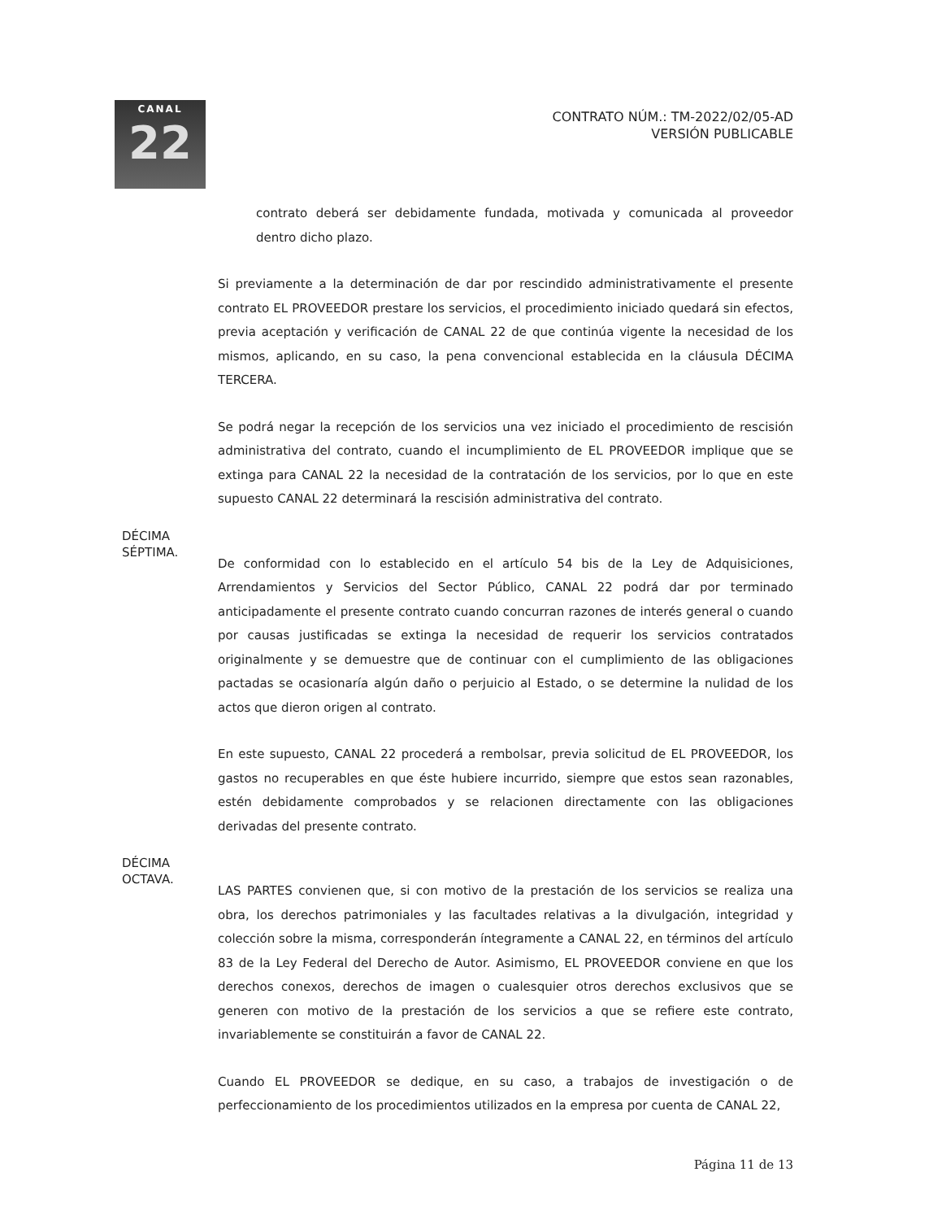CANAL
22
CONTRATO NÚM.: TM-2022/02/05-AD
VERSIÓN PUBLICABLE
contrato deberá ser debidamente fundada, motivada y comunicada al proveedor dentro dicho plazo.
Si previamente a la determinación de dar por rescindido administrativamente el presente contrato EL PROVEEDOR prestare los servicios, el procedimiento iniciado quedará sin efectos, previa aceptación y verificación de CANAL 22 de que continúa vigente la necesidad de los mismos, aplicando, en su caso, la pena convencional establecida en la cláusula DÉCIMA TERCERA.
Se podrá negar la recepción de los servicios una vez iniciado el procedimiento de rescisión administrativa del contrato, cuando el incumplimiento de EL PROVEEDOR implique que se extinga para CANAL 22 la necesidad de la contratación de los servicios, por lo que en este supuesto CANAL 22 determinará la rescisión administrativa del contrato.
DÉCIMA
SÉPTIMA.
De conformidad con lo establecido en el artículo 54 bis de la Ley de Adquisiciones, Arrendamientos y Servicios del Sector Público, CANAL 22 podrá dar por terminado anticipadamente el presente contrato cuando concurran razones de interés general o cuando por causas justificadas se extinga la necesidad de requerir los servicios contratados originalmente y se demuestre que de continuar con el cumplimiento de las obligaciones pactadas se ocasionaría algún daño o perjuicio al Estado, o se determine la nulidad de los actos que dieron origen al contrato.
En este supuesto, CANAL 22 procederá a rembolsar, previa solicitud de EL PROVEEDOR, los gastos no recuperables en que éste hubiere incurrido, siempre que estos sean razonables, estén debidamente comprobados y se relacionen directamente con las obligaciones derivadas del presente contrato.
DÉCIMA
OCTAVA.
LAS PARTES convienen que, si con motivo de la prestación de los servicios se realiza una obra, los derechos patrimoniales y las facultades relativas a la divulgación, integridad y colección sobre la misma, corresponderán íntegramente a CANAL 22, en términos del artículo 83 de la Ley Federal del Derecho de Autor. Asimismo, EL PROVEEDOR conviene en que los derechos conexos, derechos de imagen o cualesquier otros derechos exclusivos que se generen con motivo de la prestación de los servicios a que se refiere este contrato, invariablemente se constituirán a favor de CANAL 22.
Cuando EL PROVEEDOR se dedique, en su caso, a trabajos de investigación o de perfeccionamiento de los procedimientos utilizados en la empresa por cuenta de CANAL 22,
Página 11 de 13